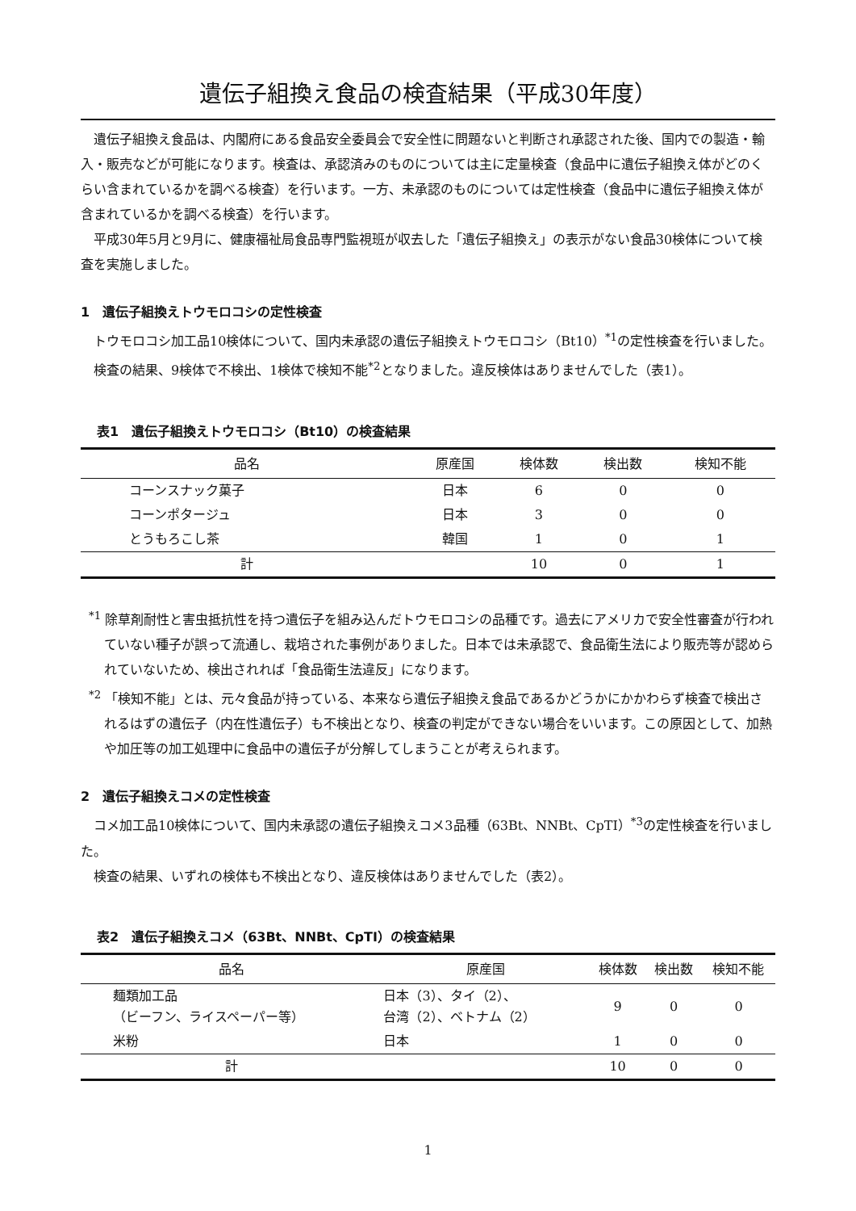遺伝子組換え食品の検査結果（平成30年度）
遺伝子組換え食品は、内閣府にある食品安全委員会で安全性に問題ないと判断され承認された後、国内での製造・輸入・販売などが可能になります。検査は、承認済みのものについては主に定量検査（食品中に遺伝子組換え体がどのくらい含まれているかを調べる検査）を行います。一方、未承認のものについては定性検査（食品中に遺伝子組換え体が含まれているかを調べる検査）を行います。
平成30年5月と9月に、健康福祉局食品専門監視班が収去した「遺伝子組換え」の表示がない食品30検体について検査を実施しました。
1　遺伝子組換えトウモロコシの定性検査
トウモロコシ加工品10検体について、国内未承認の遺伝子組換えトウモロコシ（Bt10）<sup>*1</sup>の定性検査を行いました。
検査の結果、9検体で不検出、1検体で検知不能<sup>*2</sup>となりました。違反検体はありませんでした（表1）。
表1　遺伝子組換えトウモロコシ（Bt10）の検査結果
| 品名 | 原産国 | 検体数 | 検出数 | 検知不能 |
| --- | --- | --- | --- | --- |
| コーンスナック菓子 | 日本 | 6 | 0 | 0 |
| コーンポタージュ | 日本 | 3 | 0 | 0 |
| とうもろこし茶 | 韓国 | 1 | 0 | 1 |
| 計 | | 10 | 0 | 1 |
<sup>*1</sup> 除草剤耐性と害虫抵抗性を持つ遺伝子を組み込んだトウモロコシの品種です。過去にアメリカで安全性審査が行われていない種子が誤って流通し、栽培された事例がありました。日本では未承認で、食品衛生法により販売等が認められていないため、検出されれば「食品衛生法違反」になります。
<sup>*2</sup> 「検知不能」とは、元々食品が持っている、本来なら遺伝子組換え食品であるかどうかにかかわらず検査で検出されるはずの遺伝子（内在性遺伝子）も不検出となり、検査の判定ができない場合をいいます。この原因として、加熱や加圧等の加工処理中に食品中の遺伝子が分解してしまうことが考えられます。
2　遺伝子組換えコメの定性検査
コメ加工品10検体について、国内未承認の遺伝子組換えコメ3品種（63Bt、NNBt、CpTI）<sup>*3</sup>の定性検査を行いました。
検査の結果、いずれの検体も不検出となり、違反検体はありませんでした（表2）。
表2　遺伝子組換えコメ（63Bt、NNBt、CpTI）の検査結果
| 品名 | 原産国 | 検体数 | 検出数 | 検知不能 |
| --- | --- | --- | --- | --- |
| 麺類加工品 （ビーフン、ライスペーパー等） | 日本（3）、タイ（2）、 台湾（2）、ベトナム（2） | 9 | 0 | 0 |
| 米粉 | 日本 | 1 | 0 | 0 |
| 計 | | 10 | 0 | 0 |
1